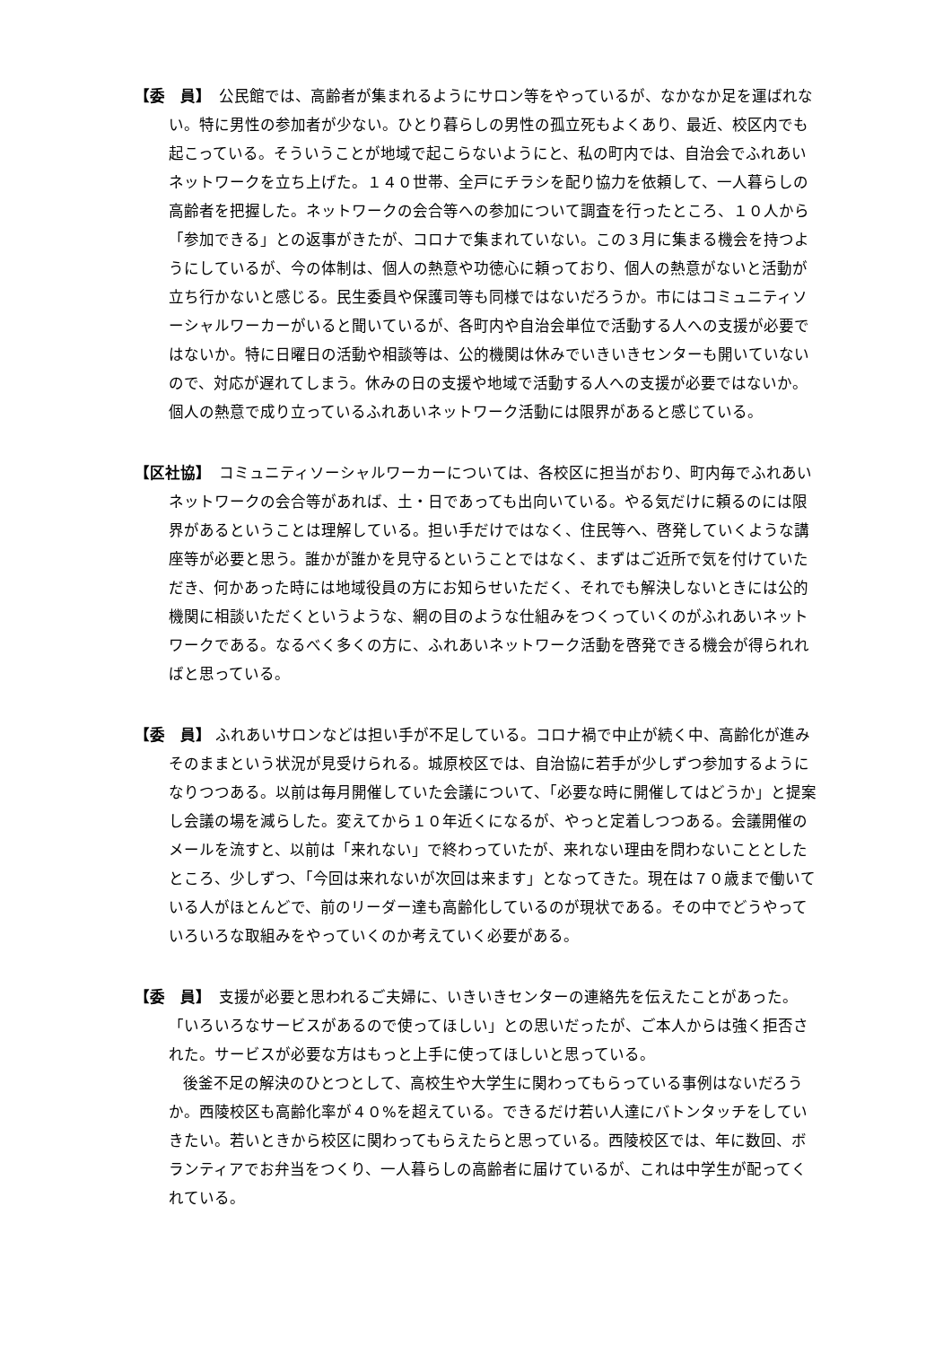【委　員】　公民館では、高齢者が集まれるようにサロン等をやっているが、なかなか足を運ばれない。特に男性の参加者が少ない。ひとり暮らしの男性の孤立死もよくあり、最近、校区内でも起こっている。そういうことが地域で起こらないようにと、私の町内では、自治会でふれあいネットワークを立ち上げた。１４０世帯、全戸にチラシを配り協力を依頼して、一人暮らしの高齢者を把握した。ネットワークの会合等への参加について調査を行ったところ、１０人から「参加できる」との返事がきたが、コロナで集まれていない。この３月に集まる機会を持つようにしているが、今の体制は、個人の熱意や功徳心に頼っており、個人の熱意がないと活動が立ち行かないと感じる。民生委員や保護司等も同様ではないだろうか。市にはコミュニティソーシャルワーカーがいると聞いているが、各町内や自治会単位で活動する人への支援が必要ではないか。特に日曜日の活動や相談等は、公的機関は休みでいきいきセンターも開いていないので、対応が遅れてしまう。休みの日の支援や地域で活動する人への支援が必要ではないか。個人の熱意で成り立っているふれあいネットワーク活動には限界があると感じている。
【区社協】　コミュニティソーシャルワーカーについては、各校区に担当がおり、町内毎でふれあいネットワークの会合等があれば、土・日であっても出向いている。やる気だけに頼るのには限界があるということは理解している。担い手だけではなく、住民等へ、啓発していくような講座等が必要と思う。誰かが誰かを見守るということではなく、まずはご近所で気を付けていただき、何かあった時には地域役員の方にお知らせいただく、それでも解決しないときには公的機関に相談いただくというような、網の目のような仕組みをつくっていくのがふれあいネットワークである。なるべく多くの方に、ふれあいネットワーク活動を啓発できる機会が得られればと思っている。
【委　員】 ふれあいサロンなどは担い手が不足している。コロナ禍で中止が続く中、高齢化が進みそのままという状況が見受けられる。城原校区では、自治協に若手が少しずつ参加するようになりつつある。以前は毎月開催していた会議について、「必要な時に開催してはどうか」と提案し会議の場を減らした。変えてから１０年近くになるが、やっと定着しつつある。会議開催のメールを流すと、以前は「来れない」で終わっていたが、来れない理由を問わないこととしたところ、少しずつ、「今回は来れないが次回は来ます」となってきた。現在は７０歳まで働いている人がほとんどで、前のリーダー達も高齢化しているのが現状である。その中でどうやっていろいろな取組みをやっていくのか考えていく必要がある。
【委　員】　支援が必要と思われるご夫婦に、いきいきセンターの連絡先を伝えたことがあった。「いろいろなサービスがあるので使ってほしい」との思いだったが、ご本人からは強く拒否された。サービスが必要な方はもっと上手に使ってほしいと思っている。
後釜不足の解決のひとつとして、高校生や大学生に関わってもらっている事例はないだろうか。西陵校区も高齢化率が４０%を超えている。できるだけ若い人達にバトンタッチをしていきたい。若いときから校区に関わってもらえたらと思っている。西陵校区では、年に数回、ボランティアでお弁当をつくり、一人暮らしの高齢者に届けているが、これは中学生が配ってくれている。